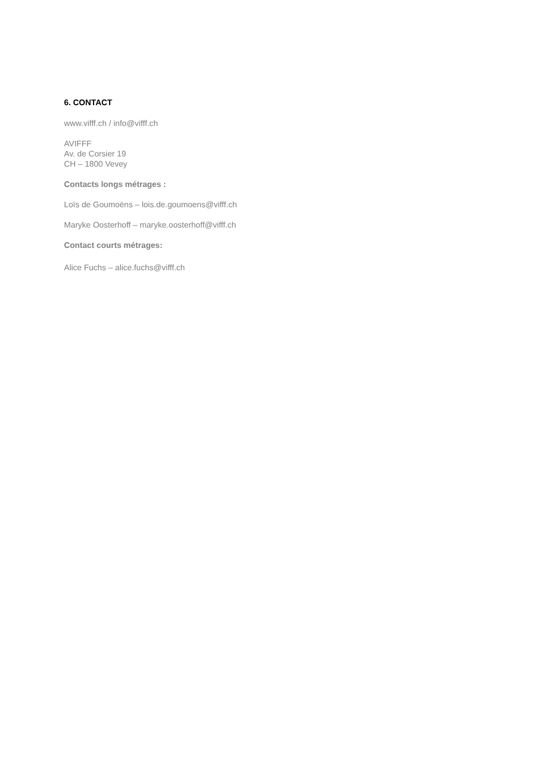6. CONTACT
www.vifff.ch / info@vifff.ch
AVIFFF
Av. de Corsier 19
CH – 1800 Vevey
Contacts longs métrages :
Loïs de Goumoëns – lois.de.goumoens@vifff.ch
Maryke Oosterhoff – maryke.oosterhoff@vifff.ch
Contact courts métrages:
Alice Fuchs – alice.fuchs@vifff.ch